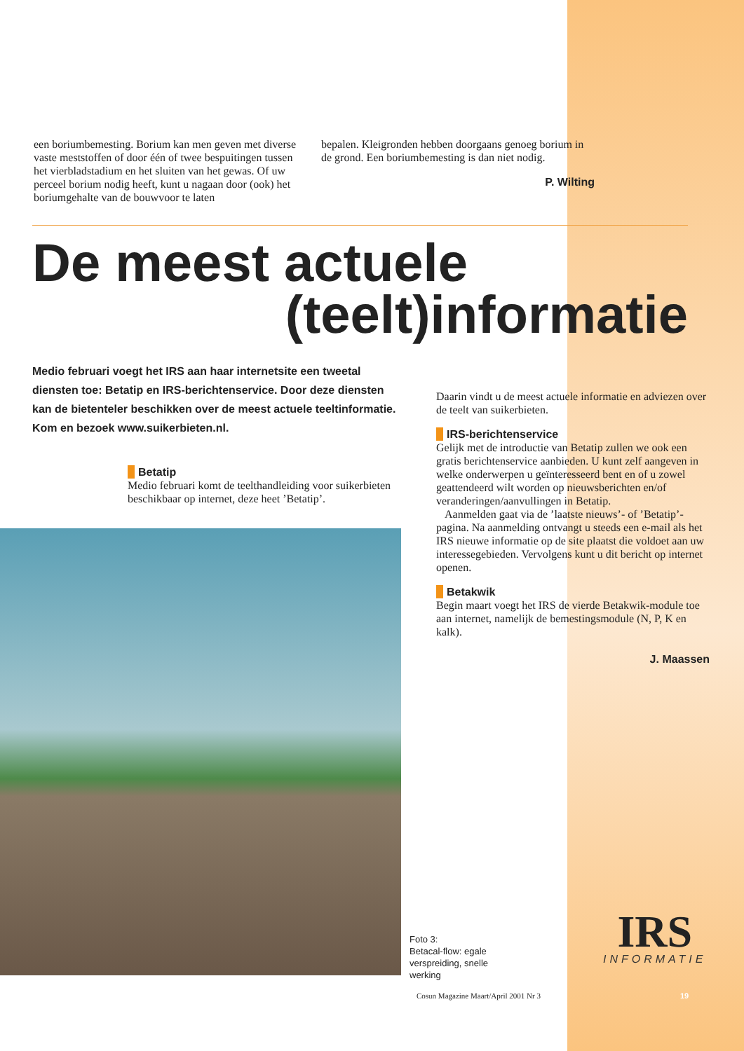een boriumbemesting. Borium kan men geven met diverse vaste meststoffen of door één of twee bespuitingen tussen het vierbladstadium en het sluiten van het gewas. Of uw perceel borium nodig heeft, kunt u nagaan door (ook) het boriumgehalte van de bouwvoor te laten
bepalen. Kleigronden hebben doorgaans genoeg borium in de grond. Een boriumbemesting is dan niet nodig.
P. Wilting
De meest actuele
(teelt)informatie
Medio februari voegt het IRS aan haar internetsite een tweetal diensten toe: Betatip en IRS-berichtenservice. Door deze diensten kan de bietenteler beschikken over de meest actuele teeltinformatie. Kom en bezoek www.suikerbieten.nl.
Betatip
Medio februari komt de teelthandleiding voor suikerbieten beschikbaar op internet, deze heet ’Betatip’.
Daarin vindt u de meest actuele informatie en adviezen over de teelt van suikerbieten.
IRS-berichtenservice
Gelijk met de introductie van Betatip zullen we ook een gratis berichtenservice aanbieden. U kunt zelf aangeven in welke onderwerpen u geïnteresseerd bent en of u zowel geattendeerd wilt worden op nieuwsberichten en/of veranderingen/aanvullingen in Betatip.
Aanmelden gaat via de ’laatste nieuws’- of ’Betatip’-pagina. Na aanmelding ontvangt u steeds een e-mail als het IRS nieuwe informatie op de site plaatst die voldoet aan uw interessegebieden. Vervolgens kunt u dit bericht op internet openen.
Betakwik
Begin maart voegt het IRS de vierde Betakwik-module toe aan internet, namelijk de bemestingsmodule (N, P, K en kalk).
J. Maassen
Foto 3:
Betacal-flow: egale
verspreiding, snelle
werking
IRS
INFORMATIE
Cosun Magazine Maart/April 2001 Nr 3
19